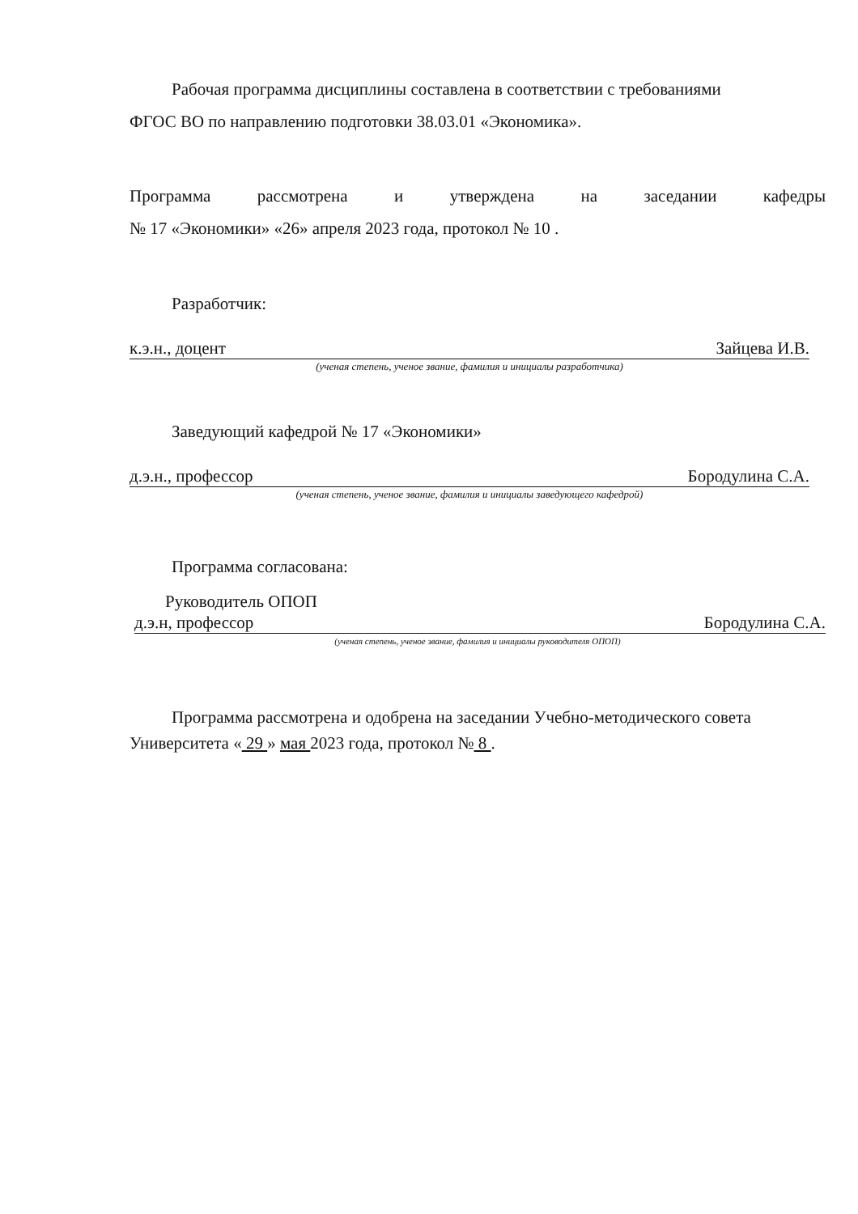Рабочая программа дисциплины составлена в соответствии с требованиями
ФГОС ВО по направлению подготовки 38.03.01 «Экономика».
Программа рассмотрена и утверждена на заседании кафедры
№ 17 «Экономики» «26» апреля 2023 года, протокол № 10 .
Разработчик:
к.э.н., доцент Зайцева И.В.
(ученая степень, ученое звание, фамилия и инициалы разработчика)
Заведующий кафедрой № 17 «Экономики»
д.э.н., профессор Бородулина С.А.
(ученая степень, ученое звание, фамилия и инициалы заведующего кафедрой)
Программа согласована:
Руководитель ОПОП
д.э.н, профессор Бородулина С.А.
(ученая степень, ученое звание, фамилия и инициалы руководителя ОПОП)
Программа рассмотрена и одобрена на заседании Учебно-методического совета Университета « 29 » мая 2023 года, протокол № 8 .